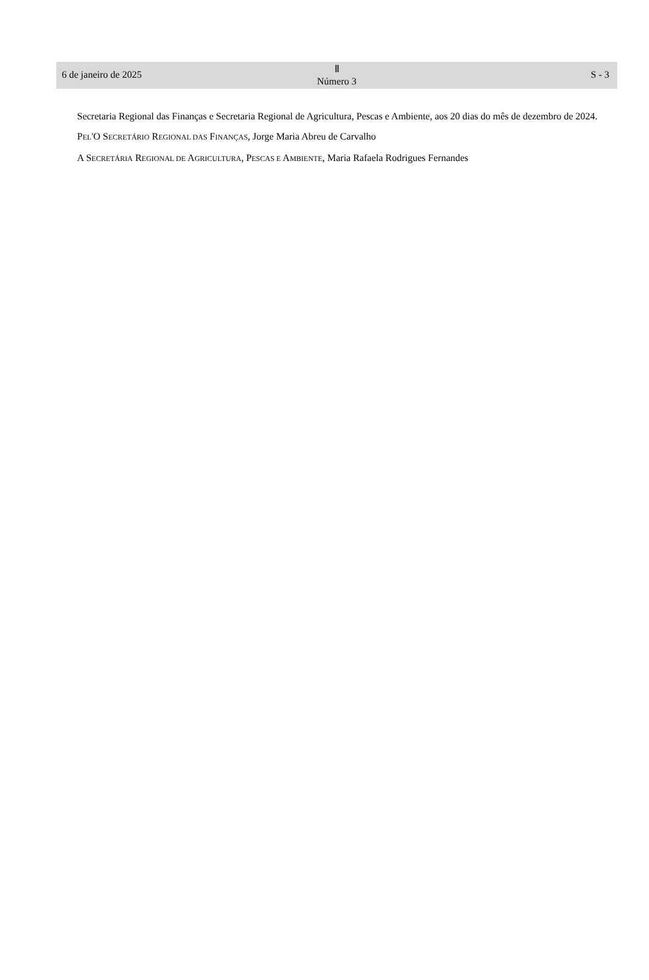6 de janeiro de 2025
Ⅱ
Número 3
S - 3
Secretaria Regional das Finanças e Secretaria Regional de Agricultura, Pescas e Ambiente, aos 20 dias do mês de dezembro de 2024.
PEL'O SECRETÁRIO REGIONAL DAS FINANÇAS, Jorge Maria Abreu de Carvalho
A SECRETÁRIA REGIONAL DE AGRICULTURA, PESCAS E AMBIENTE, Maria Rafaela Rodrigues Fernandes